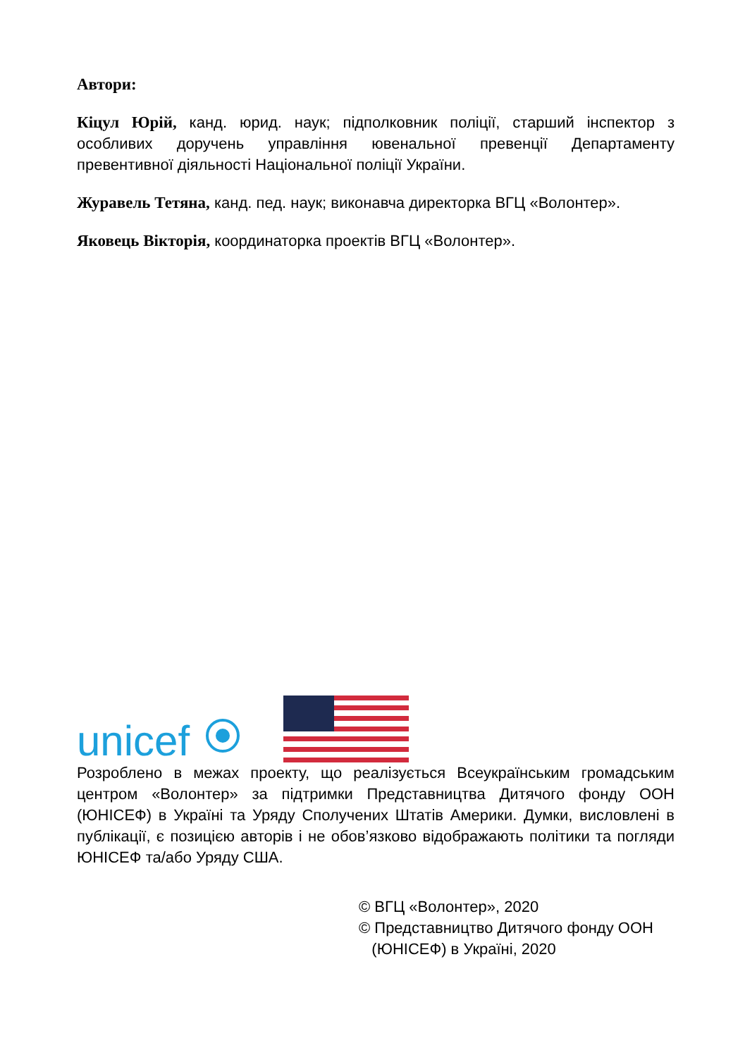Автори:
Кіцул Юрій, канд. юрид. наук; підполковник поліції, старший інспектор з особливих доручень управління ювенальної превенції Департаменту превентивної діяльності Національної поліції України.
Журавель Тетяна, канд. пед. наук; виконавча директорка ВГЦ «Волонтер».
Яковець Вікторія, координаторка проектів ВГЦ «Волонтер».
unicef
Розроблено в межах проекту, що реалізується Всеукраїнським громадським центром «Волонтер» за підтримки Представництва Дитячого фонду ООН (ЮНІСЕФ) в Україні та Уряду Сполучених Штатів Америки. Думки, висловлені в публікації, є позицією авторів і не обов’язково відображають політики та погляди ЮНІСЕФ та/або Уряду США.
© ВГЦ «Волонтер», 2020
© Представництво Дитячого фонду ООН
(ЮНІСЕФ) в Україні, 2020